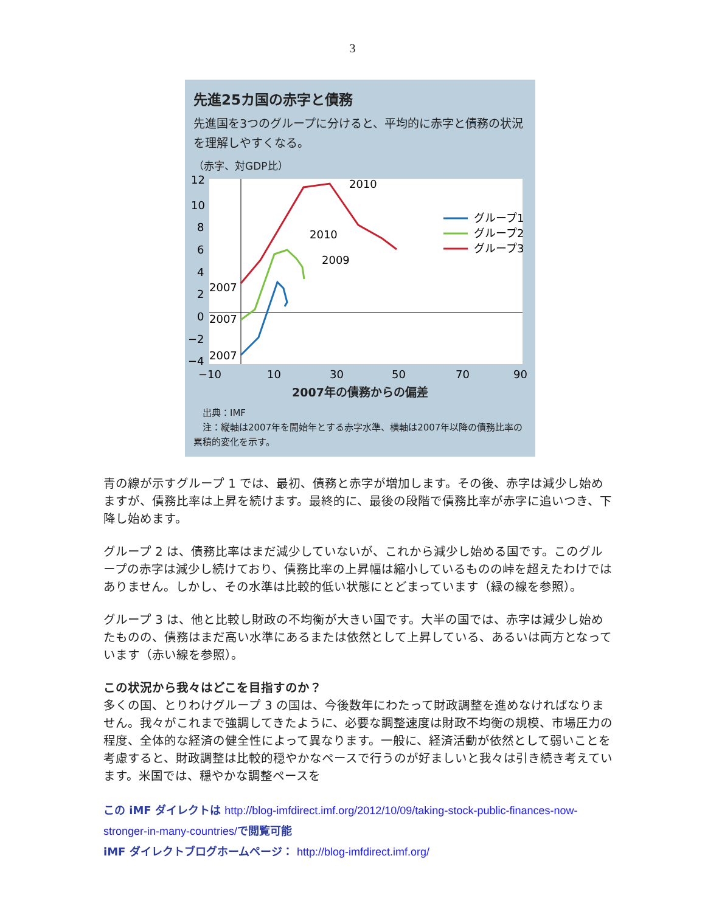3
先進25カ国の赤字と債務
先進国を3つのグループに分けると、平均的に赤字と債務の状況を理解しやすくなる。
（赤字、対GDP比）
12
10
8
6
4
2
0
−2
−4
2010
2010
2009
2007
2007
2007
グループ1
グループ2
グループ3
−10
10
30
50
70
90
2007年の債務からの偏差
　出典：IMF
　注：縦軸は2007年を開始年とする赤字水準、横軸は2007年以降の債務比率の累積的変化を示す。
青の線が示すグループ 1 では、最初、債務と赤字が増加します。その後、赤字は減少し始めますが、債務比率は上昇を続けます。最終的に、最後の段階で債務比率が赤字に追いつき、下降し始めます。
グループ 2 は、債務比率はまだ減少していないが、これから減少し始める国です。このグループの赤字は減少し続けており、債務比率の上昇幅は縮小しているものの峠を超えたわけではありません。しかし、その水準は比較的低い状態にとどまっています（緑の線を参照）。
グループ 3 は、他と比較し財政の不均衡が大きい国です。大半の国では、赤字は減少し始めたものの、債務はまだ高い水準にあるまたは依然として上昇している、あるいは両方となっています（赤い線を参照）。
この状況から我々はどこを目指すのか？
多くの国、とりわけグループ 3 の国は、今後数年にわたって財政調整を進めなければなりません。我々がこれまで強調してきたように、必要な調整速度は財政不均衡の規模、市場圧力の程度、全体的な経済の健全性によって異なります。一般に、経済活動が依然として弱いことを考慮すると、財政調整は比較的穏やかなペースで行うのが好ましいと我々は引き続き考えています。米国では、穏やかな調整ペースを
この iMF ダイレクトは http://blog-imfdirect.imf.org/2012/10/09/taking-stock-public-finances-now-stronger-in-many-countries/で閲覧可能
iMF ダイレクトブログホームページ： http://blog-imfdirect.imf.org/